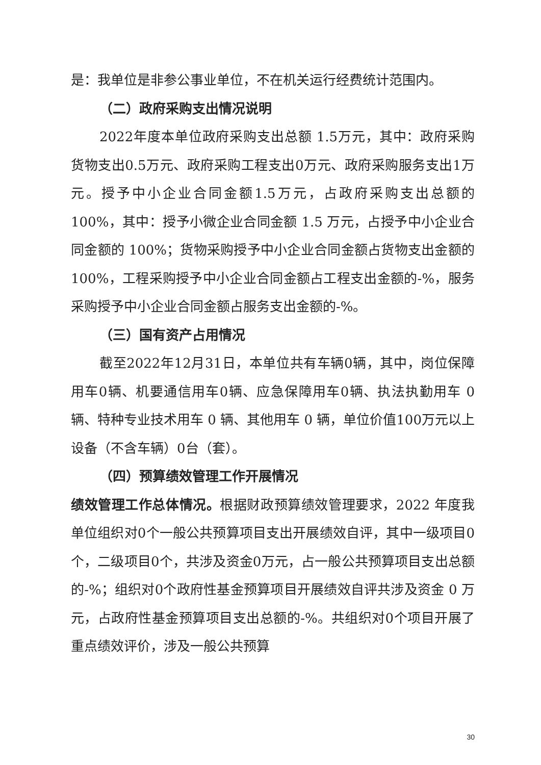是：我单位是非参公事业单位，不在机关运行经费统计范围内。
（二）政府采购支出情况说明
2022年度本单位政府采购支出总额 1.5万元，其中：政府采购货物支出0.5万元、政府采购工程支出0万元、政府采购服务支出1万元。授予中小企业合同金额1.5万元，占政府采购支出总额的 100%，其中：授予小微企业合同金额 1.5 万元，占授予中小企业合同金额的 100%；货物采购授予中小企业合同金额占货物支出金额的 100%，工程采购授予中小企业合同金额占工程支出金额的-%，服务采购授予中小企业合同金额占服务支出金额的-%。
（三）国有资产占用情况
截至2022年12月31日，本单位共有车辆0辆，其中，岗位保障用车0辆、机要通信用车0辆、应急保障用车0辆、执法执勤用车 0 辆、特种专业技术用车 0 辆、其他用车 0 辆，单位价值100万元以上设备（不含车辆）0台（套）。
（四）预算绩效管理工作开展情况
绩效管理工作总体情况。根据财政预算绩效管理要求，2022 年度我单位组织对0个一般公共预算项目支出开展绩效自评，其中一级项目0个，二级项目0个，共涉及资金0万元，占一般公共预算项目支出总额的-%；组织对0个政府性基金预算项目开展绩效自评共涉及资金 0 万元，占政府性基金预算项目支出总额的-%。共组织对0个项目开展了重点绩效评价，涉及一般公共预算
30